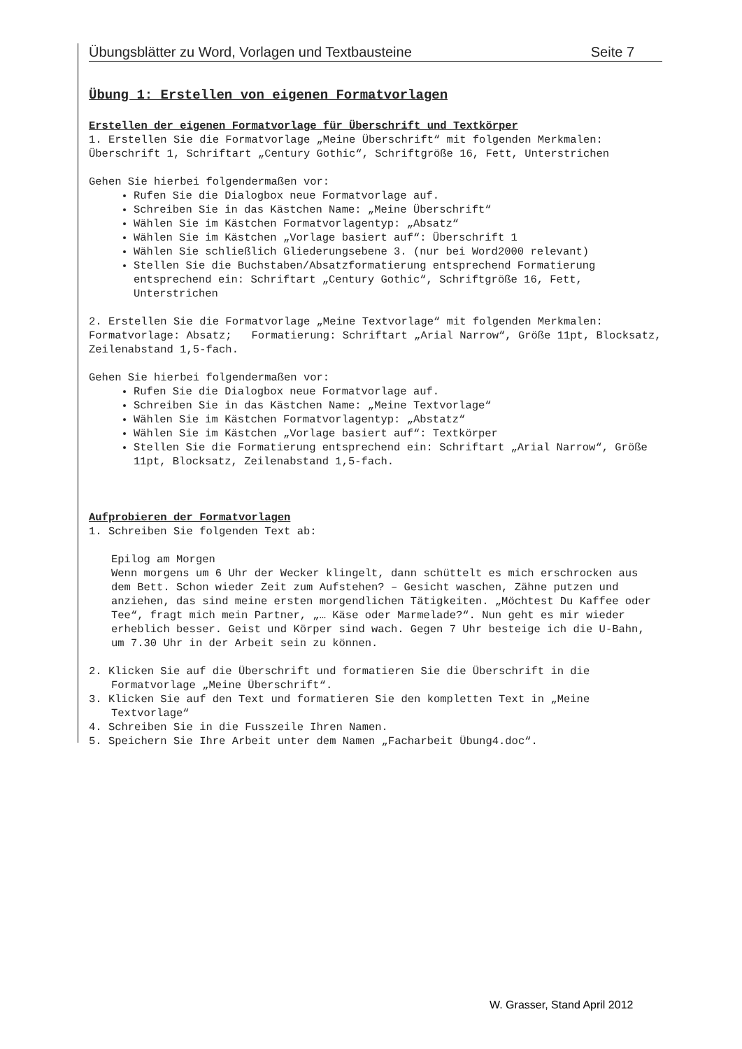Übungsblätter zu Word, Vorlagen und Textbausteine Seite 7
Übung 1: Erstellen von eigenen Formatvorlagen
Erstellen der eigenen Formatvorlage für Überschrift und Textkörper
1. Erstellen Sie die Formatvorlage „Meine Überschrift“ mit folgenden Merkmalen: Überschrift 1, Schriftart „Century Gothic“, Schriftgröße 16, Fett, Unterstrichen
Gehen Sie hierbei folgendermaßen vor:
Rufen Sie die Dialogbox neue Formatvorlage auf.
Schreiben Sie in das Kästchen Name: „Meine Überschrift“
Wählen Sie im Kästchen Formatvorlagentyp: „Absatz“
Wählen Sie im Kästchen „Vorlage basiert auf“: Überschrift 1
Wählen Sie schließlich Gliederungsebene 3. (nur bei Word2000 relevant)
Stellen Sie die Buchstaben/Absatzformatierung entsprechend Formatierung entsprechend ein: Schriftart „Century Gothic“, Schriftgröße 16, Fett, Unterstrichen
2. Erstellen Sie die Formatvorlage „Meine Textvorlage“ mit folgenden Merkmalen:
Formatvorlage: Absatz; Formatierung: Schriftart „Arial Narrow“, Größe 11pt, Blocksatz, Zeilenabstand 1,5-fach.
Gehen Sie hierbei folgendermaßen vor:
Rufen Sie die Dialogbox neue Formatvorlage auf.
Schreiben Sie in das Kästchen Name: „Meine Textvorlage“
Wählen Sie im Kästchen Formatvorlagentyp: „Abstatz“
Wählen Sie im Kästchen „Vorlage basiert auf“: Textkörper
Stellen Sie die Formatierung entsprechend ein: Schriftart „Arial Narrow“, Größe 11pt, Blocksatz, Zeilenabstand 1,5-fach.
Aufprobieren der Formatvorlagen
1. Schreiben Sie folgenden Text ab:
Epilog am Morgen
Wenn morgens um 6 Uhr der Wecker klingelt, dann schüttelt es mich erschrocken aus dem Bett. Schon wieder Zeit zum Aufstehen? – Gesicht waschen, Zähne putzen und anziehen, das sind meine ersten morgendlichen Tätigkeiten. „Möchtest Du Kaffee oder Tee“, fragt mich mein Partner, „… Käse oder Marmelade?“. Nun geht es mir wieder erheblich besser. Geist und Körper sind wach. Gegen 7 Uhr besteige ich die U-Bahn, um 7.30 Uhr in der Arbeit sein zu können.
2. Klicken Sie auf die Überschrift und formatieren Sie die Überschrift in die Formatvorlage „Meine Überschrift“.
3. Klicken Sie auf den Text und formatieren Sie den kompletten Text in „Meine Textvorlage“
4. Schreiben Sie in die Fusszeile Ihren Namen.
5. Speichern Sie Ihre Arbeit unter dem Namen „Facharbeit Übung4.doc“.
W. Grasser, Stand April 2012